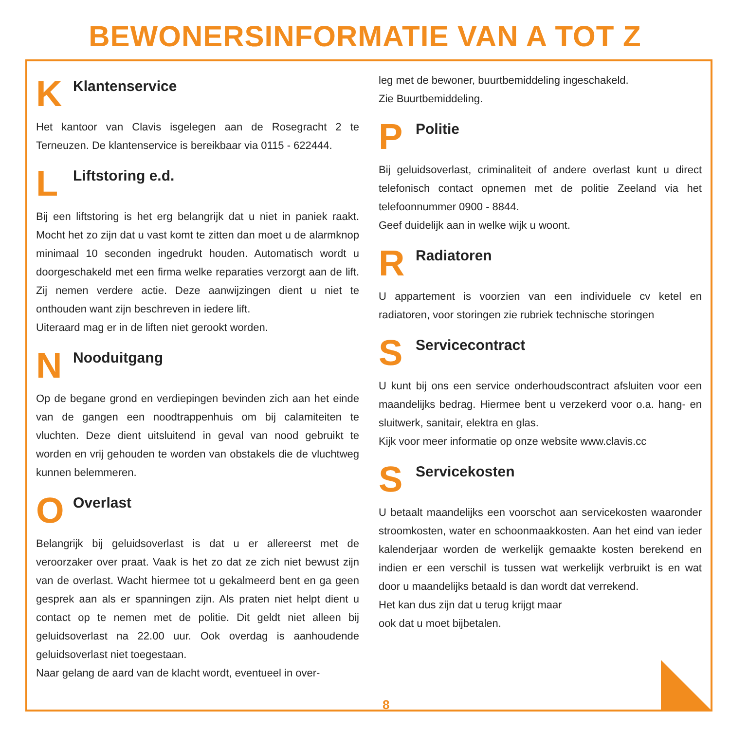BEWONERSINFORMATIE VAN A TOT Z
K
Klantenservice
Het kantoor van Clavis isgelegen aan de Rosegracht 2 te Terneuzen. De klantenservice is bereikbaar via 0115 - 622444.
L
Liftstoring e.d.
Bij een liftstoring is het erg belangrijk dat u niet in paniek raakt. Mocht het zo zijn dat u vast komt te zitten dan moet u de alarmknop minimaal 10 seconden ingedrukt houden. Automatisch wordt u doorgeschakeld met een firma welke reparaties verzorgt aan de lift. Zij nemen verdere actie. Deze aanwijzingen dient u niet te onthouden want zijn beschreven in iedere lift.
Uiteraard mag er in de liften niet gerookt worden.
N
Nooduitgang
Op de begane grond en verdiepingen bevinden zich aan het einde van de gangen een noodtrappenhuis om bij calamiteiten te vluchten. Deze dient uitsluitend in geval van nood gebruikt te worden en vrij gehouden te worden van obstakels die de vluchtweg kunnen belemmeren.
O
Overlast
Belangrijk bij geluidsoverlast is dat u er allereerst met de veroorzaker over praat. Vaak is het zo dat ze zich niet bewust zijn van de overlast. Wacht hiermee tot u gekalmeerd bent en ga geen gesprek aan als er spanningen zijn. Als praten niet helpt dient u contact op te nemen met de politie. Dit geldt niet alleen bij geluidsoverlast na 22.00 uur. Ook overdag is aanhoudende geluidsoverlast niet toegestaan.
Naar gelang de aard van de klacht wordt, eventueel in over-
leg met de bewoner, buurtbemiddeling ingeschakeld.
Zie Buurtbemiddeling.
P
Politie
Bij geluidsoverlast, criminaliteit of andere overlast kunt u direct telefonisch contact opnemen met de politie Zeeland via het telefoonnummer 0900 - 8844.
Geef duidelijk aan in welke wijk u woont.
R
Radiatoren
U appartement is voorzien van een individuele cv ketel en radiatoren, voor storingen zie rubriek technische storingen
S
Servicecontract
U kunt bij ons een service onderhoudscontract afsluiten voor een maandelijks bedrag. Hiermee bent u verzekerd voor o.a. hang- en sluitwerk, sanitair, elektra en glas.
Kijk voor meer informatie op onze website www.clavis.cc
S
Servicekosten
U betaalt maandelijks een voorschot aan servicekosten waaronder stroomkosten, water en schoonmaakkosten. Aan het eind van ieder kalenderjaar worden de werkelijk gemaakte kosten berekend en indien er een verschil is tussen wat werkelijk verbruikt is en wat door u maandelijks betaald is dan wordt dat verrekend.
Het kan dus zijn dat u terug krijgt maar
ook dat u moet bijbetalen.
8